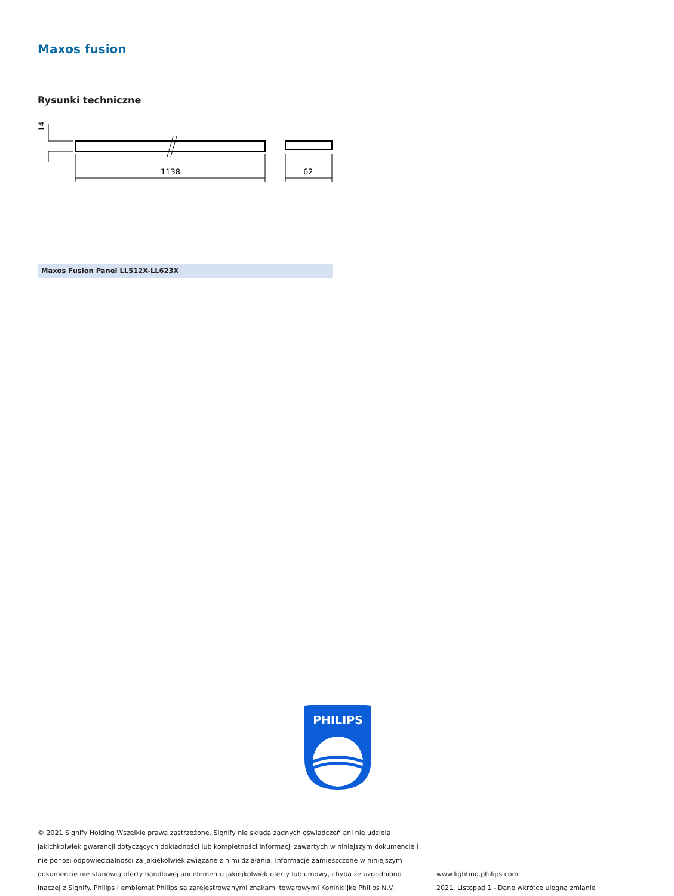Maxos fusion
Rysunki techniczne
14
1138
62
Maxos Fusion Panel LL512X-LL623X
PHILIPS
© 2021 Signify Holding Wszelkie prawa zastrzeżone. Signify nie składa żadnych oświadczeń ani nie udziela jakichkolwiek gwarancji dotyczących dokładności lub kompletności informacji zawartych w niniejszym dokumencie i nie ponosi odpowiedzialności za jakiekolwiek związane z nimi działania. Informacje zamieszczone w niniejszym dokumencie nie stanowią oferty handlowej ani elementu jakiejkolwiek oferty lub umowy, chyba że uzgodniono inaczej z Signify. Philips i emblemat Philips są zarejestrowanymi znakami towarowymi Koninklijke Philips N.V.
www.lighting.philips.com
2021, Listopad 1 - Dane wkrótce ulegną zmianie